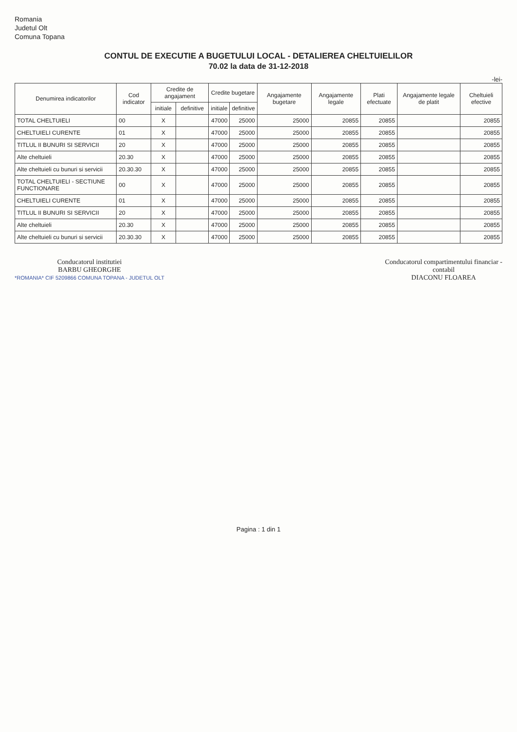Romania
Judetul Olt
Comuna Topana
CONTUL DE EXECUTIE A BUGETULUI LOCAL - DETALIEREA CHELTUIELILOR
70.02 la data de 31-12-2018
-lei-
| Denumirea indicatorilor | Cod indicator | Credite de angajament | | Credite bugetare | | Angajamente bugetare | Angajamente legale | Plati efectuate | Angajamente legale de platit | Cheltuieli efective |
| --- | --- | --- | --- | --- | --- | --- | --- | --- | --- | --- |
| | | initiale | definitive | initiale | definitive | | | | | |
| TOTAL CHELTUIELI | 00 | X | | 47000 | 25000 | 25000 | 20855 | 20855 | | 20855 |
| CHELTUIELI CURENTE | 01 | X | | 47000 | 25000 | 25000 | 20855 | 20855 | | 20855 |
| TITLUL II BUNURI SI SERVICII | 20 | X | | 47000 | 25000 | 25000 | 20855 | 20855 | | 20855 |
| Alte cheltuieli | 20.30 | X | | 47000 | 25000 | 25000 | 20855 | 20855 | | 20855 |
| Alte cheltuieli cu bunuri si servicii | 20.30.30 | X | | 47000 | 25000 | 25000 | 20855 | 20855 | | 20855 |
| TOTAL CHELTUIELI - SECTIUNE FUNCTIONARE | 00 | X | | 47000 | 25000 | 25000 | 20855 | 20855 | | 20855 |
| CHELTUIELI CURENTE | 01 | X | | 47000 | 25000 | 25000 | 20855 | 20855 | | 20855 |
| TITLUL II BUNURI SI SERVICII | 20 | X | | 47000 | 25000 | 25000 | 20855 | 20855 | | 20855 |
| Alte cheltuieli | 20.30 | X | | 47000 | 25000 | 25000 | 20855 | 20855 | | 20855 |
| Alte cheltuieli cu bunuri si servicii | 20.30.30 | X | | 47000 | 25000 | 25000 | 20855 | 20855 | | 20855 |
Conducatorul institutiei
BARBU GHEORGHE
*ROMANIA* CIF 5209866 COMUNA TOPANA - JUDETUL OLT
Conducatorul compartimentului financiar -
contabil
DIACONU FLOAREA
Pagina : 1 din 1